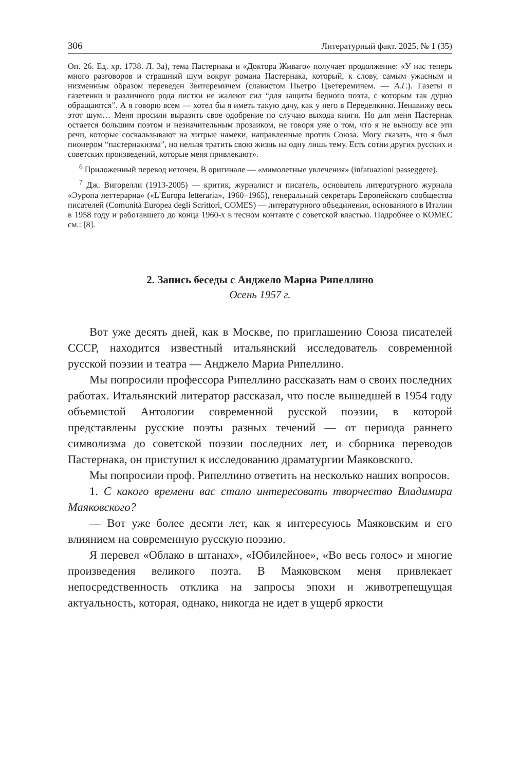306 Литературный факт. 2025. № 1 (35)
Оп. 26. Ед. хр. 1738. Л. 3а), тема Пастернака и «Доктора Живаго» получает продолжение: «У нас теперь много разговоров и страшный шум вокруг романа Пастернака, который, к слову, самым ужасным и низменным образом переведен Звитеремичем (славистом Пьетро Цветеремичем. — А.Г.). Газеты и газетенки и различного рода листки не жалеют сил “для защиты бедного поэта, с которым так дурно обращаются”. А я говорю всем — хотел бы я иметь такую дачу, как у него в Переделкино. Ненавижу весь этот шум… Меня просили выразить свое одобрение по случаю выхода книги. Но для меня Пастернак остается большим поэтом и незначительным прозаиком, не говоря уже о том, что я не выношу все эти речи, которые соскальзывают на хитрые намеки, направленные против Союза. Могу сказать, что я был пионером “пастернакизма”, но нельзя тратить свою жизнь на одну лишь тему. Есть сотни других русских и советских произведений, которые меня привлекают».
<sup>6</sup> Приложенный перевод неточен. В оригинале — «мимолетные увлечения» (infatuazioni passeggere).
<sup>7</sup> Дж. Вигорелли (1913-2005) — критик, журналист и писатель, основатель литературного журнала «Эуропа леттерариа» («L’Europa letteraria», 1960–1965), генеральный секретарь Европейского сообщества писателей (Comunità Europea degli Scrittori, COMES) — литературного объединения, основанного в Италии в 1958 году и работавшего до конца 1960-х в тесном контакте с советской властью. Подробнее о КОМЕС см.: [8].
2. Запись беседы с Анджело Мариа Рипеллино
Осень 1957 г.
Вот уже десять дней, как в Москве, по приглашению Союза писателей СССР, находится известный итальянский исследователь современной русской поэзии и театра — Анджело Мариа Рипеллино.
Мы попросили профессора Рипеллино рассказать нам о своих последних работах. Итальянский литератор рассказал, что после вышедшей в 1954 году объемистой Антологии современной русской поэзии, в которой представлены русские поэты разных течений — от периода раннего символизма до советской поэзии последних лет, и сборника переводов Пастернака, он приступил к исследованию драматургии Маяковского.
Мы попросили проф. Рипеллино ответить на несколько наших вопросов.
1. С какого времени вас стало интересовать творчество Владимира Маяковского?
— Вот уже более десяти лет, как я интересуюсь Маяковским и его влиянием на современную русскую поэзию.
Я перевел «Облако в штанах», «Юбилейное», «Во весь голос» и многие произведения великого поэта. В Маяковском меня привлекает непосредственность отклика на запросы эпохи и животрепещущая актуальность, которая, однако, никогда не идет в ущерб яркости